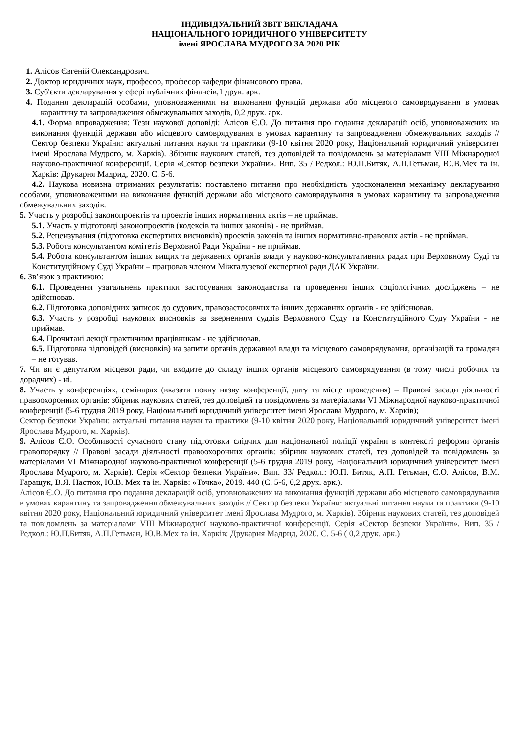ІНДИВІДУАЛЬНИЙ ЗВІТ ВИКЛАДАЧА
НАЦІОНАЛЬНОГО ЮРИДИЧНОГО УНІВЕРСИТЕТУ
імені ЯРОСЛАВА МУДРОГО ЗА 2020 РІК
1. Алісов Євгеній Олександрович.
2. Доктор юридичних наук, професор, професор кафедри фінансового права.
3. Суб'єкти декларування у сфері публічних фінансів,1 друк. арк.
4. Подання декларацій особами, уповноваженими на виконання функцій держави або місцевого самоврядування в умовах карантину та запровадження обмежувальних заходів, 0,2 друк. арк.
4.1. Форма впровадження: Тези наукової доповіді: Алісов Є.О. До питання про подання декларацій осіб, уповноважених на виконання функцій держави або місцевого самоврядування в умовах карантину та запровадження обмежувальних заходів // Сектор безпеки України: актуальні питання науки та практики (9-10 квітня 2020 року, Національний юридичний університет імені Ярослава Мудрого, м. Харків). Збірник наукових статей, тез доповідей та повідомлень за матеріалами VIII Міжнародної науково-практичної конференції. Серія «Сектор безпеки України». Вип. 35 / Редкол.: Ю.П.Битяк, А.П.Гетьман, Ю.В.Мех та ін. Харків: Друкарня Мадрид, 2020. С. 5-6.
4.2. Наукова новизна отриманих результатів: поставлено питання про необхідність удосконалення механізму декларування особами, уповноваженими на виконання функцій держави або місцевого самоврядування в умовах карантину та запровадження обмежувальних заходів.
5. Участь у розробці законопроектів та проектів інших нормативних актів – не приймав.
5.1. Участь у підготовці законопроектів (кодексів та інших законів) - не приймав.
5.2. Рецензування (підготовка експертних висновків) проектів законів та інших нормативно-правових актів - не приймав.
5.3. Робота консультантом комітетів Верховної Ради України - не приймав.
5.4. Робота консультантом інших вищих та державних органів влади у науково-консультативних радах при Верховному Суді та Конституційному Суді України – працював членом Міжгалузевої експертної ради ДАК України.
6. Зв’язок з практикою:
6.1. Проведення узагальнень практики застосування законодавства та проведення інших соціологічних досліджень – не здійснював.
6.2. Підготовка доповідних записок до судових, правозастосовчих та інших державних органів - не здійснював.
6.3. Участь у розробці наукових висновків за зверненням суддів Верховного Суду та Конституційного Суду України - не приймав.
6.4. Прочитані лекції практичним працівникам - не здійснював.
6.5. Підготовка відповідей (висновків) на запити органів державної влади та місцевого самоврядування, організацій та громадян – не готував.
7. Чи ви є депутатом місцевої ради, чи входите до складу інших органів місцевого самоврядування (в тому числі робочих та дорадчих) - ні.
8. Участь у конференціях, семінарах (вказати повну назву конференції, дату та місце проведення) – Правові засади діяльності правоохоронних органів: збірник наукових статей, тез доповідей та повідомлень за матеріалами VI Міжнародної науково-практичної конференції (5-6 грудня 2019 року, Національний юридичний університет імені Ярослава Мудрого, м. Харків);
Сектор безпеки України: актуальні питання науки та практики (9-10 квітня 2020 року, Національний юридичний університет імені Ярослава Мудрого, м. Харків).
9. Алісов Є.О. Особливості сучасного стану підготовки слідчих для національної поліції україни в контексті реформи органів правопорядку // Правові засади діяльності правоохоронних органів: збірник наукових статей, тез доповідей та повідомлень за матеріалами VI Міжнародної науково-практичної конференції (5-6 грудня 2019 року, Національний юридичний університет імені Ярослава Мудрого, м. Харків). Серія «Сектор безпеки України». Вип. 33/ Редкол.: Ю.П. Битяк, А.П. Гетьман, Є.О. Алісов, В.М. Гаращук, В.Я. Настюк, Ю.В. Мех та ін. Харків: «Точка», 2019. 440 (С. 5-6, 0,2 друк. арк.).
Алісов Є.О. До питання про подання декларацій осіб, уповноважених на виконання функцій держави або місцевого самоврядування в умовах карантину та запровадження обмежувальних заходів // Сектор безпеки України: актуальні питання науки та практики (9-10 квітня 2020 року, Національний юридичний університет імені Ярослава Мудрого, м. Харків). Збірник наукових статей, тез доповідей та повідомлень за матеріалами VIII Міжнародної науково-практичної конференції. Серія «Сектор безпеки України». Вип. 35 / Редкол.: Ю.П.Битяк, А.П.Гетьман, Ю.В.Мех та ін. Харків: Друкарня Мадрид, 2020. С. 5-6 ( 0,2 друк. арк.)